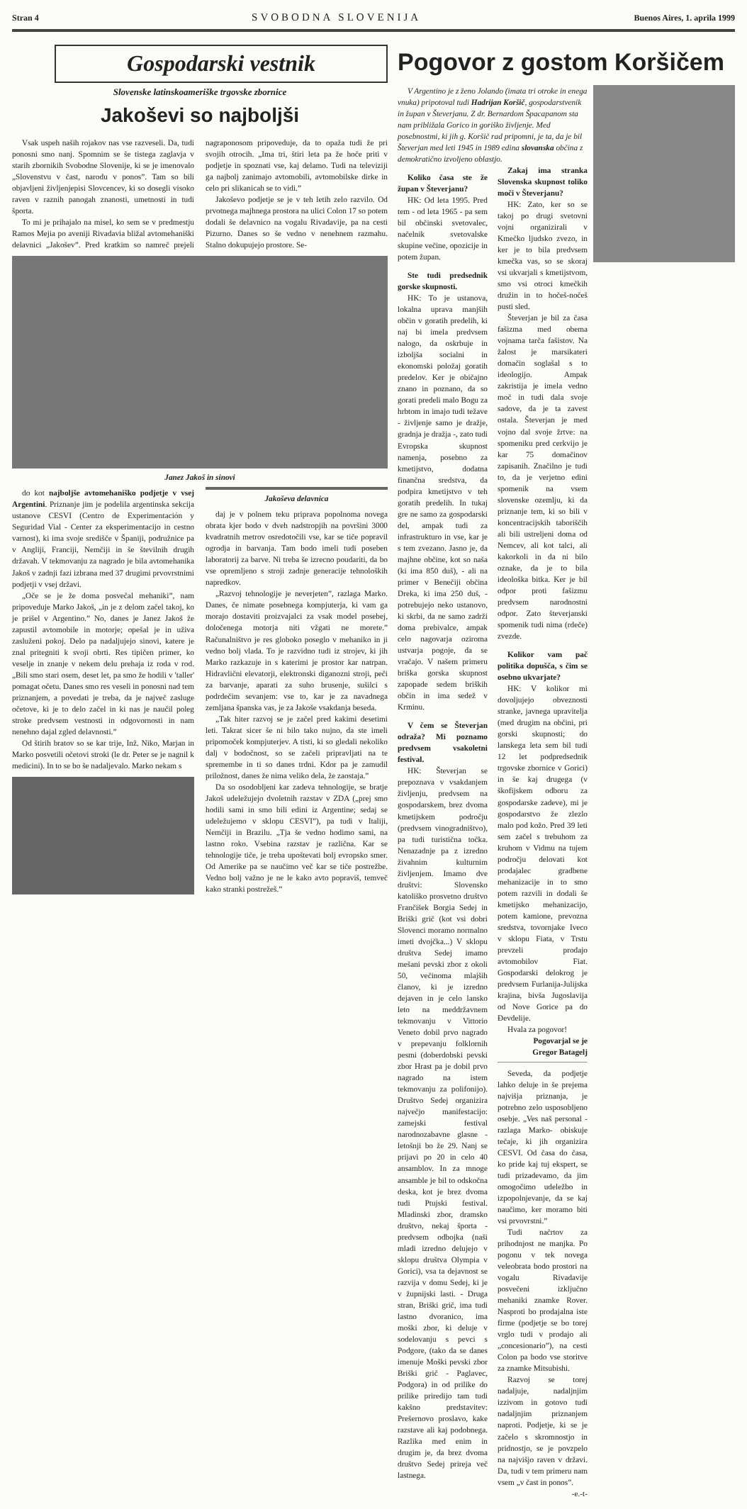Stran 4 SVOBODNA SLOVENIJA Buenos Aires, 1. aprila 1999
Gospodarski vestnik
Slovenske latinskoameriške trgovske zbornice
Jakoševi so najboljši
Vsak uspeh naših rojakov nas vse razveseli. Da, tudi ponosni smo nanj. Spomnim se še tistega zaglavja v starih zbornikih Svobodne Slovenije, ki se je imenovalo „Slovenstvu v čast, narodu v ponos”. Tam so bili objavljeni življenjepisi Slovcencev, ki so dosegli visoko raven v raznih panogah znanosti, umetnosti in tudi športa.
To mi je prihajalo na misel, ko sem se v predmestju Ramos Mejia po aveniji Rivadavia bližal avtomehaniški delavnici „Jakošev”. Pred kratkim so namreč prejeli nagraponosom pripoveduje, da to opaža tudi že pri svojih otrocih. „Ima tri, štiri leta pa že hoče priti v podjetje in spoznati vse, kaj delamo. Tudi na televiziji ga najbolj zanimajo avtomobili, avtomobilske dirke in celo pri slikanicah se to vidi.”
Jakoševo podjetje se je v teh letih zelo razvilo. Od prvotnega majhnega prostora na ulici Colon 17 so potem dodali še delavnico na vogalu Rivadavije, pa na cesti Pizurno. Danes so še vedno v nenehnem razmahu. Stalno dokupujejo prostore. Se-
Janez Jakoš in sinovi
do kot najboljše avtomehaniško podjetje v vsej Argentini. Priznanje jim je podelila argentinska sekcija ustanove CESVI (Centro de Experimentación y Seguridad Vial - Center za eksperimentacijo in cestno varnost), ki ima svoje središče v Španiji, podružnice pa v Angliji, Franciji, Nemčiji in še številnih drugih državah. V tekmovanju za nagrado je bila avtomehanika Jakoš v zadnji fazi izbrana med 37 drugimi prvovrstnimi podjetji v vsej državi.
„Oče se je že doma posvečal mehaniki”, nam pripoveduje Marko Jakoš, „in je z delom začel takoj, ko je prišel v Argentino.” No, danes je Janez Jakoš že zapustil avtomobile in motorje; opešal je in uživa zasluženi pokoj. Delo pa nadaljujejo sinovi, katere je znal pritegniti k svoji obrti. Res tipičen primer, ko veselje in znanje v nekem delu prehaja iz roda v rod. „Bili smo stari osem, deset let, pa smo že hodili v 'taller' pomagat očetu. Danes smo res veseli in ponosni nad tem priznanjem, a povedati je treba, da je največ zasluge očetove, ki je to delo začel in ki nas je naučil poleg stroke predvsem vestnosti in odgovornosti in nam nenehno dajal zgled delavnosti.”
Od štirih bratov so se kar trije, Inž. Niko, Marjan in Marko posvetili očetovi stroki (le dr. Peter se je nagnil k medicini). In to se bo še nadaljevalo. Marko nekam s
Jakoševa delavnica
daj je v polnem teku priprava popolnoma novega obrata kjer bodo v dveh nadstropjih na površini 3000 kvadratnih metrov osredotočili vse, kar se tiče popravil ogrodja in barvanja. Tam bodo imeli tudi poseben laboratorij za barve. Ni treba še izrecno poudariti, da bo vse opremljeno s stroji zadnje generacije tehnoloških napredkov.
„Razvoj tehnologije je neverjeten”, razlaga Marko. Danes, če nimate posebnega kompjuterja, ki vam ga morajo dostaviti proizvajalci za vsak model posebej, določenega motorja niti vžgati ne morete.” Računalništvo je res globoko poseglo v mehaniko in ji vedno bolj vlada. To je razvidno tudi iz strojev, ki jih Marko razkazuje in s katerimi je prostor kar natrpan. Hidravlični elevatorji, elektronski diganozni stroji, peči za barvanje, aparati za suho brusenje, sušilci s podrdečim sevanjem: vse to, kar je za navadnega zemljana španska vas, je za Jakoše vsakdanja beseda.
„Tak hiter razvoj se je začel pred kakimi desetimi leti. Takrat sicer še ni bilo tako nujno, da ste imeli pripomoček kompjuterjev. A tisti, ki so gledali nekoliko dalj v bodočnost, so se začeli pripravljati na te spremembe in ti so danes trdni. Kdor pa je zamudil priložnost, danes že nima veliko dela, že zaostaja.”
Da so osodobljeni kar zadeva tehnologije, se bratje Jakoš udeležujejo dvoletnih razstav v ZDA („prej smo hodili sami in smo bili edini iz Argentine; sedaj se udeležujemo v sklopu CESVI”), pa tudi v Italiji, Nemčiji in Brazilu. „Tja še vedno hodimo sami, na lastno roko. Vsebina razstav je različna. Kar se tehnologije tiče, je treba upoštevati bolj evropsko smer. Od Amerike pa se naučimo več kar se tiče postrežbe. Vedno bolj važno je ne le kako avto popraviš, temveč kako stranki postrežeš.”
Pogovor z gostom Koršičem
V Argentino je z ženo Jolando (imata tri otroke in enega vnuka) pripotoval tudi Hadrijan Koršič, gospodarstvenik in župan v Števerjanu. Z dr. Bernardom Špacapanom sta nam približala Gorico in goriško življenje. Med posebnostmi, ki jih g. Koršič rad pripomni, je ta, da je bil Števerjan med leti 1945 in 1989 edina slovanska občina z demokratično izvoljeno oblastjo.
Koliko časa ste že župan v Števerjanu?
HK: Od leta 1995. Pred tem - od leta 1965 - pa sem bil občinski svetovalec, načelnik svetovalske skupine večine, opozicije in potem župan.
Ste tudi predsednik gorske skupnosti.
HK: To je ustanova, lokalna uprava manjših občin v goratih predelih, ki naj bi imela predvsem nalogo, da oskrbuje in izboljša socialni in ekonomski položaj goratih predelov. Ker je običajno znano in poznano, da so gorati predeli malo Bogu za hrbtom in imajo tudi težave - življenje samo je dražje, gradnja je dražja -, zato tudi Evropska skupnost namenja, posebno za kmetijstvo, dodatna finančna sredstva, da podpira kmetijstvo v teh goratih predelih. In tukaj gre ne samo za gospodarski del, ampak tudi za infrastrukturo in vse, kar je s tem zvezano. Jasno je, da majhne občine, kot so naša (ki ima 850 duš), - ali na primer v Benečiji občina Dreka, ki ima 250 duš, - potrebujejo neko ustanovo, ki skrbi, da ne samo zadrži doma prebivalce, ampak celo nagovarja oziroma ustvarja pogoje, da se vračajo. V našem primeru briška gorska skupnost zapopade sedem briških občin in ima sedež v Krminu.
V čem se Števerjan odraža? Mi poznamo predvsem vsakoletni festival.
HK: Števerjan se prepoznava v vsakdanjem življenju, predvsem na gospodarskem, brez dvoma kmetijskem področju (predvsem vinogradništvo), pa tudi turistična točka. Nenazadnje pa z izredno živahnim kulturnim življenjem. Imamo dve društvi: Slovensko katoliško prosvetno društvo Frančišek Borgia Sedej in Briški grič (kot vsi dobri Slovenci moramo normalno imeti dvojčka...) V sklopu društva Sedej imamo mešani pevski zbor z okoli 50, večinoma mlajših članov, ki je izredno dejaven in je celo lansko leto na meddržavnem tekmovanju v Vittorio Veneto dobil prvo nagrado v prepevanju folklornih pesmi (doberdobski pevski zbor Hrast pa je dobil prvo nagrado na istem tekmovanju za polifonijo). Društvo Sedej organizira največjo manifestacijo: zamejski festival narodnozabavne glasne - letošnji bo že 29. Nanj se prijavi po 20 in celo 40 ansamblov. In za mnoge ansamble je bil to odskočna deska, kot je brez dvoma tudi Ptujski festival. Mladinski zbor, dramsko društvo, nekaj športa - predvsem odbojka (naši mladi izredno delujejo v sklopu društva Olympia v Gorici), vsa ta dejavnost se razvija v domu Sedej, ki je v župnijski lasti. - Druga stran, Briški grič, ima tudi lastno dvoranico, ima moški zbor, ki deluje v sodelovanju s pevci s Podgore, (tako da se danes imenuje Moški pevski zbor Briški grič - Paglavec, Podgora) in od prilike do prilike priredijo tam tudi kakšno predstavitev: Prešernovo proslavo, kake razstave ali kaj podobnega. Razlika med enim in drugim je, da brez dvoma društvo Sedej prireja več lastnega.
Zakaj ima stranka Slovenska skupnost toliko moči v Števerjanu?
HK: Zato, ker so se takoj po drugi svetovni vojni organizirali v Kmečko ljudsko zvezo, in ker je to bila predvsem kmečka vas, so se skoraj vsi ukvarjali s kmetijstvom, smo vsi otroci kmečkih družin in to hočeš-nočeš pusti sled.
Števerjan je bil za časa fašizma med obema vojnama tarča fašistov. Na žalost je marsikateri domačin soglašal s to ideologijo. Ampak zakristija je imela vedno moč in tudi dala svoje sadove, da je ta zavest ostala. Števerjan je med vojno dal svoje žrtve: na spomeniku pred cerkvijo je kar 75 domačinov zapisanih. Značilno je tudi to, da je verjetno edini spomenik na vsem slovenske ozemlju, ki da priznanje tem, ki so bili v koncentracijskih taboriščih ali bili ustreljeni doma od Nemcev, ali kot talci, ali kakorkoli in da ni bilo oznake, da je to bila ideološka bitka. Ker je bil odpor proti fašizmu predvsem narodnostni odpor. Zato števerjanski spomenik tudi nima (rdeče) zvezde.
Kolikor vam pač politika dopušča, s čim se osebno ukvarjate?
HK: V kolikor mi dovoljujejo obveznosti stranke, javnega upravitelja (med drugim na občini, pri gorski skupnosti; do lanskega leta sem bil tudi 12 let podpredsednik trgovske zbornice v Gorici) in še kaj drugega (v škofijskem odboru za gospodarske zadeve), mi je gospodarstvo že zlezlo malo pod kožo. Pred 39 leti sem začel s trebuhom za kruhom v Vidmu na tujem področju delovati kot prodajalec gradbene mehanizacije in to smo potem razvili in dodali še kmetijsko mehanizacijo, potem kamione, prevozna sredstva, tovornjake Iveco v sklopu Fiata, v Trstu prevzeli prodajo avtomobilov Fiat. Gospodarski delokrog je predvsem Furlanija-Julijska krajina, bivša Jugoslavija od Nove Gorice pa do Đevđelije.
Hvala za pogovor!
Pogovarjal se je Gregor Batagelj
Seveda, da podjetje lahko deluje in še prejema najvišja priznanja, je potrebno zelo usposobljeno osebje. „Ves naš personal -razlaga Marko- obiskuje tečaje, ki jih organizira CESVI. Od časa do časa, ko pride kaj tuj ekspert, se tudi prizadevamo, da jim omogočimo udeležbo in izpopolnjevanje, da se kaj naučimo, ker moramo biti vsi prvovrstni.”
Tudi načrtov za prihodnjost ne manjka. Po pogonu v tek novega veleobrata bodo prostori na vogalu Rivadavije posvečeni izključno mehaniki znamke Rover. Nasproti bo prodajalna iste firme (podjetje se bo torej vrglo tudi v prodajo ali „concesionario”), na cesti Colon pa bodo vse storitve za znamke Mitsubishi.
Razvoj se torej nadaljuje, nadaljnjim izzivom in gotovo tudi nadaljnjim priznanjem naproti. Podjetje, ki se je začelo s skromnostjo in pridnostjo, se je povzpelo na najvišjo raven v državi. Da, tudi v tem primeru nam vsem „v čast in ponos”.
-e.-t-